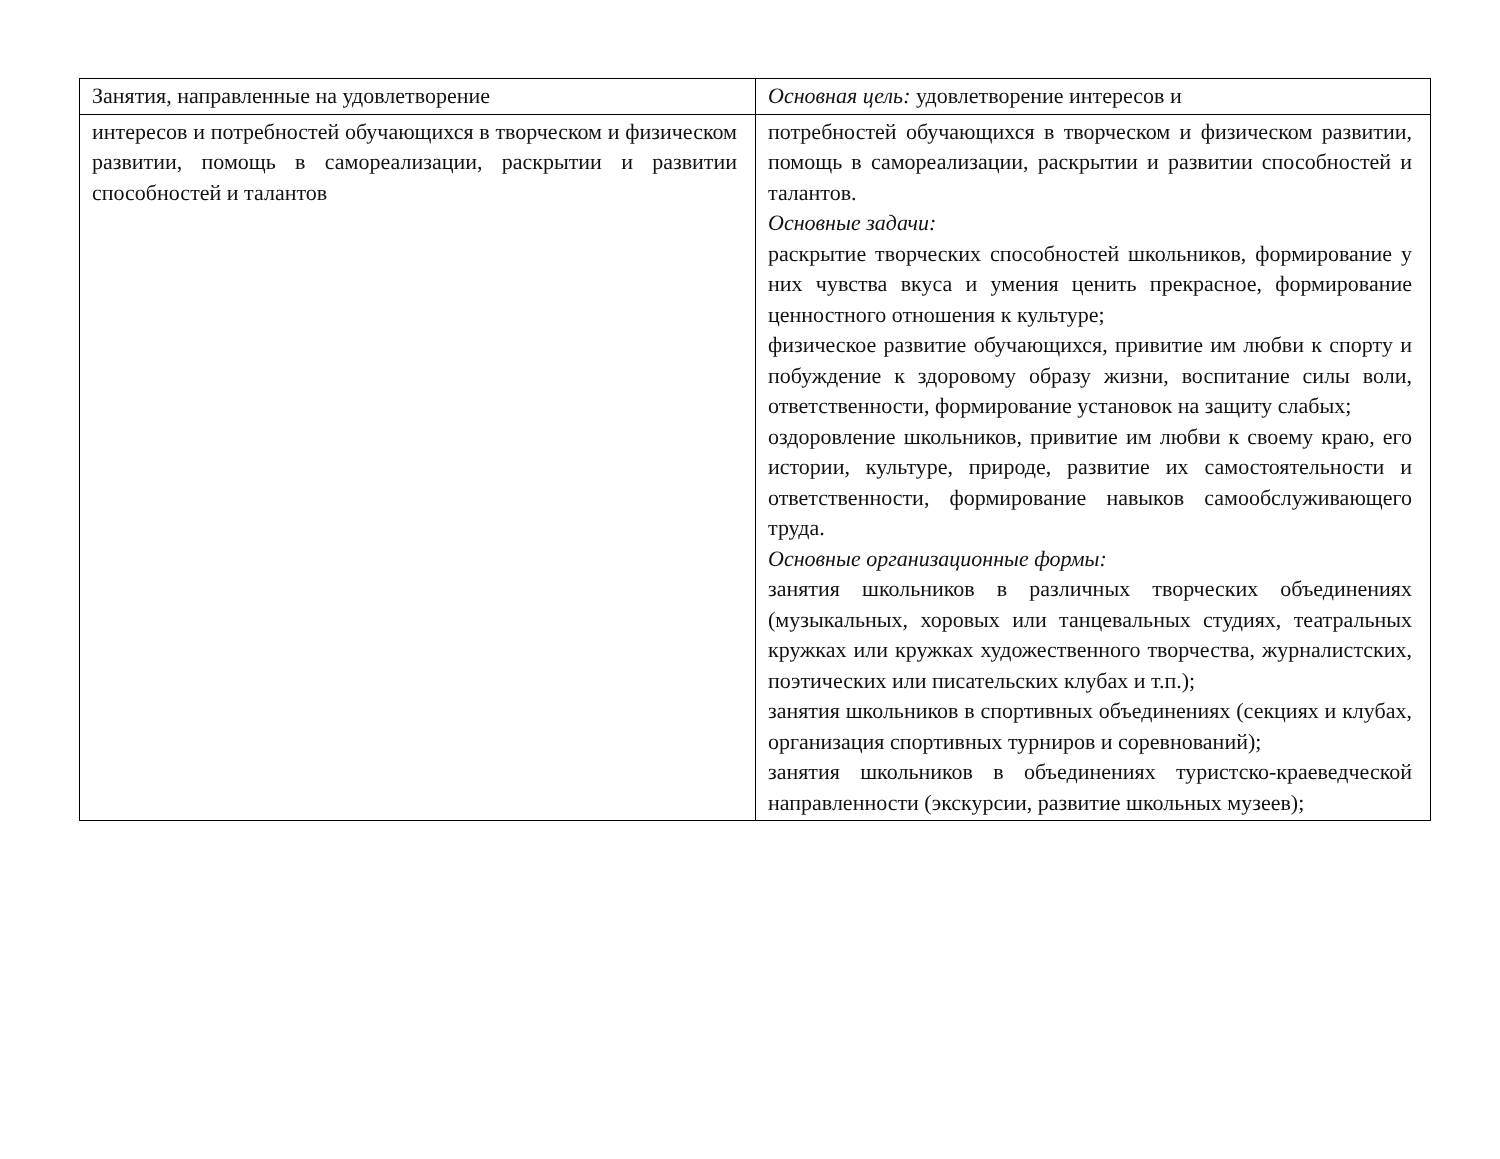| Занятия, направленные на удовлетворение | Основная цель: удовлетворение интересов и |
| интересов и потребностей обучающихся в творческом и физическом развитии, помощь в самореализации, раскрытии и развитии способностей и талантов | потребностей обучающихся в творческом и физическом развитии, помощь в самореализации, раскрытии и развитии способностей и талантов. Основные задачи: раскрытие творческих способностей школьников, формирование у них чувства вкуса и умения ценить прекрасное, формирование ценностного отношения к культуре; физическое развитие обучающихся, привитие им любви к спорту и побуждение к здоровому образу жизни, воспитание силы воли, ответственности, формирование установок на защиту слабых; оздоровление школьников, привитие им любви к своему краю, его истории, культуре, природе, развитие их самостоятельности и ответственности, формирование навыков самообслуживающего труда. Основные организационные формы: занятия школьников в различных творческих объединениях (музыкальных, хоровых или танцевальных студиях, театральных кружках или кружках художественного творчества, журналистских, поэтических или писательских клубах и т.п.); занятия школьников в спортивных объединениях (секциях и клубах, организация спортивных турниров и соревнований); занятия школьников в объединениях туристско-краеведческой направленности (экскурсии, развитие школьных музеев); |